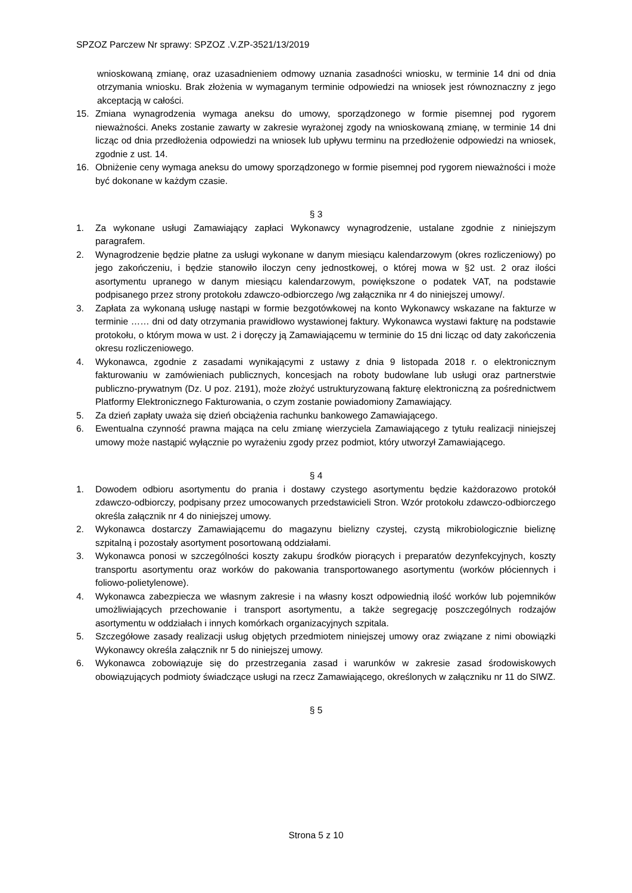SPZOZ Parczew Nr sprawy: SPZOZ .V.ZP-3521/13/2019
wnioskowaną zmianę, oraz uzasadnieniem odmowy uznania zasadności wniosku, w terminie 14 dni od dnia otrzymania wniosku. Brak złożenia w wymaganym terminie odpowiedzi na wniosek jest równoznaczny z jego akceptacją w całości.
15. Zmiana wynagrodzenia wymaga aneksu do umowy, sporządzonego w formie pisemnej pod rygorem nieważności. Aneks zostanie zawarty w zakresie wyrażonej zgody na wnioskowaną zmianę, w terminie 14 dni licząc od dnia przedłożenia odpowiedzi na wniosek lub upływu terminu na przedłożenie odpowiedzi na wniosek, zgodnie z ust. 14.
16. Obniżenie ceny wymaga aneksu do umowy sporządzonego w formie pisemnej pod rygorem nieważności i może być dokonane w każdym czasie.
§ 3
1. Za wykonane usługi Zamawiający zapłaci Wykonawcy wynagrodzenie, ustalane zgodnie z niniejszym paragrafem.
2. Wynagrodzenie będzie płatne za usługi wykonane w danym miesiącu kalendarzowym (okres rozliczeniowy) po jego zakończeniu, i będzie stanowiło iloczyn ceny jednostkowej, o której mowa w §2 ust. 2 oraz ilości asortymentu upranego w danym miesiącu kalendarzowym, powiększone o podatek VAT, na podstawie podpisanego przez strony protokołu zdawczo-odbiorczego /wg załącznika nr 4 do niniejszej umowy/.
3. Zapłata za wykonaną usługę nastąpi w formie bezgotówkowej na konto Wykonawcy wskazane na fakturze w terminie …… dni od daty otrzymania prawidłowo wystawionej faktury. Wykonawca wystawi fakturę na podstawie protokołu, o którym mowa w ust. 2 i doręczy ją Zamawiającemu w terminie do 15 dni licząc od daty zakończenia okresu rozliczeniowego.
4. Wykonawca, zgodnie z zasadami wynikającymi z ustawy z dnia 9 listopada 2018 r. o elektronicznym fakturowaniu w zamówieniach publicznych, koncesjach na roboty budowlane lub usługi oraz partnerstwie publiczno-prywatnym (Dz. U poz. 2191), może złożyć ustrukturyzowaną fakturę elektroniczną za pośrednictwem Platformy Elektronicznego Fakturowania, o czym zostanie powiadomiony Zamawiający.
5. Za dzień zapłaty uważa się dzień obciążenia rachunku bankowego Zamawiającego.
6. Ewentualna czynność prawna mająca na celu zmianę wierzyciela Zamawiającego z tytułu realizacji niniejszej umowy może nastąpić wyłącznie po wyrażeniu zgody przez podmiot, który utworzył Zamawiającego.
§ 4
1. Dowodem odbioru asortymentu do prania i dostawy czystego asortymentu będzie każdorazowo protokół zdawczo-odbiorczy, podpisany przez umocowanych przedstawicieli Stron. Wzór protokołu zdawczo-odbiorczego określa załącznik nr 4 do niniejszej umowy.
2. Wykonawca dostarczy Zamawiającemu do magazynu bielizny czystej, czystą mikrobiologicznie bieliznę szpitalną i pozostały asortyment posortowaną oddziałami.
3. Wykonawca ponosi w szczególności koszty zakupu środków piorących i preparatów dezynfekcyjnych, koszty transportu asortymentu oraz worków do pakowania transportowanego asortymentu (worków płóciennych i foliowo-polietylenowe).
4. Wykonawca zabezpiecza we własnym zakresie i na własny koszt odpowiednią ilość worków lub pojemników umożliwiających przechowanie i transport asortymentu, a także segregację poszczególnych rodzajów asortymentu w oddziałach i innych komórkach organizacyjnych szpitala.
5. Szczegółowe zasady realizacji usług objętych przedmiotem niniejszej umowy oraz związane z nimi obowiązki Wykonawcy określa załącznik nr 5 do niniejszej umowy.
6. Wykonawca zobowiązuje się do przestrzegania zasad i warunków w zakresie zasad środowiskowych obowiązujących podmioty świadczące usługi na rzecz Zamawiającego, określonych w załączniku nr 11 do SIWZ.
§ 5
Strona 5 z 10